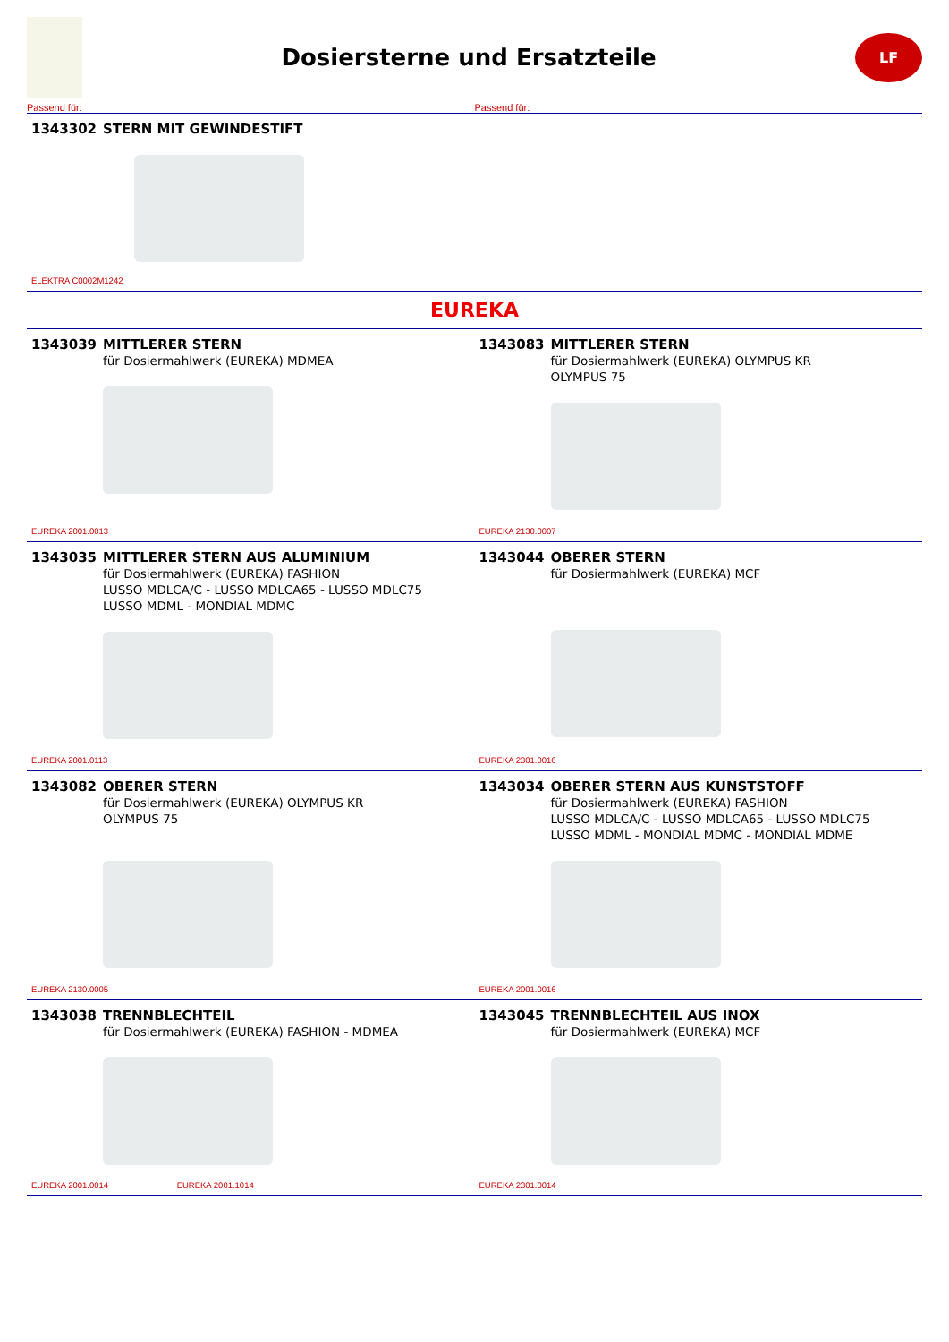Dosiersterne und Ersatzteile
LF
Passend für: Passend für:
1343302 STERN MIT GEWINDESTIFT
ELEKTRA C0002M1242
EUREKA
1343039 MITTLERER STERN
für Dosiermahlwerk (EUREKA) MDMEA
EUREKA 2001.0013
1343083 MITTLERER STERN
für Dosiermahlwerk (EUREKA) OLYMPUS KR
OLYMPUS 75
EUREKA 2130.0007
1343035 MITTLERER STERN AUS ALUMINIUM
für Dosiermahlwerk (EUREKA) FASHION
LUSSO MDLCA/C - LUSSO MDLCA65 - LUSSO MDLC75
LUSSO MDML - MONDIAL MDMC
EUREKA 2001.0113
1343044 OBERER STERN
für Dosiermahlwerk (EUREKA) MCF
EUREKA 2301.0016
1343082 OBERER STERN
für Dosiermahlwerk (EUREKA) OLYMPUS KR
OLYMPUS 75
EUREKA 2130.0005
1343034 OBERER STERN AUS KUNSTSTOFF
für Dosiermahlwerk (EUREKA) FASHION
LUSSO MDLCA/C - LUSSO MDLCA65 - LUSSO MDLC75
LUSSO MDML - MONDIAL MDMC - MONDIAL MDME
EUREKA 2001.0016
1343038 TRENNBLECHTEIL
für Dosiermahlwerk (EUREKA) FASHION - MDMEA
EUREKA 2001.0014 EUREKA 2001.1014
1343045 TRENNBLECHTEIL AUS INOX
für Dosiermahlwerk (EUREKA) MCF
EUREKA 2301.0014